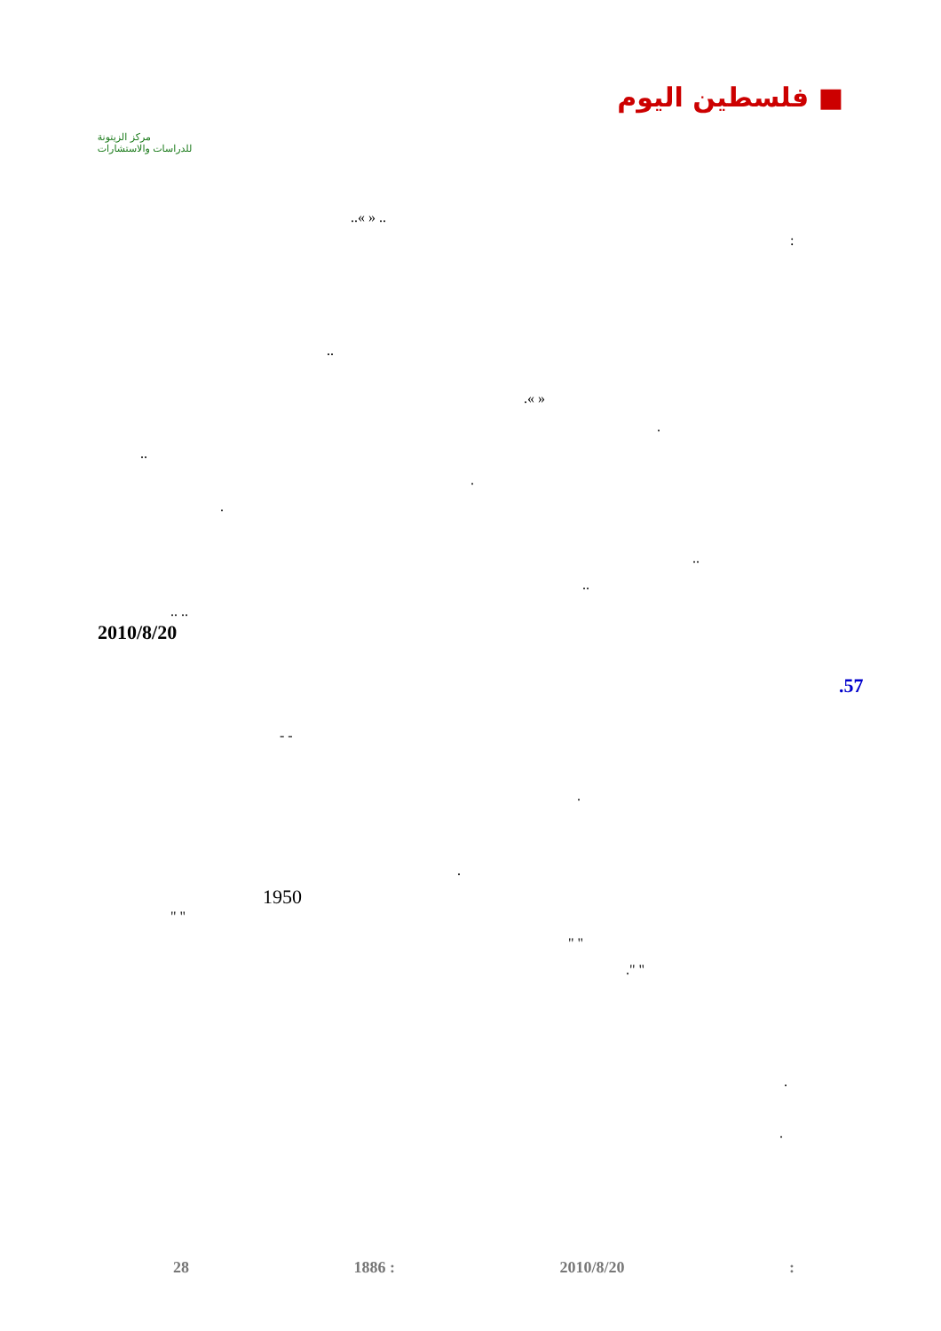مركز الزيتونة
للدراسات والاستشارات
■ فلسطين اليوم
..« » ..
:
..
.« »
.
..
.
.
..
..
.. ..
2010/8/20
.57
- -
.
.
1950
" "
" "
." "
.
.
28 1886 : 2010/8/20: